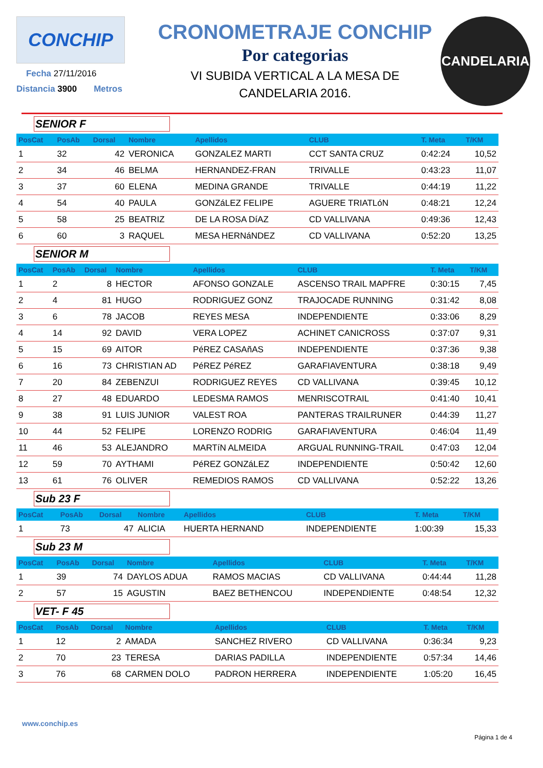CONCHIP
Fecha 27/11/2016
Distancia 3900 Metros
CRONOMETRAJE CONCHIP
Por categorias
VI SUBIDA VERTICAL A LA MESA DE
CANDELARIA 2016.
CANDELARIA
SENIOR F
| PosCat | PosAb | Dorsal | Nombre | Apellidos | CLUB | T. Meta | T/KM |
| --- | --- | --- | --- | --- | --- | --- | --- |
| 1 | 32 | 42 | VERONICA | GONZALEZ MARTI | CCT SANTA CRUZ | 0:42:24 | 10,52 |
| 2 | 34 | 46 | BELMA | HERNANDEZ-FRAN | TRIVALLE | 0:43:23 | 11,07 |
| 3 | 37 | 60 | ELENA | MEDINA GRANDE | TRIVALLE | 0:44:19 | 11,22 |
| 4 | 54 | 40 | PAULA | GONZáLEZ FELIPE | AGUERE TRIATLóN | 0:48:21 | 12,24 |
| 5 | 58 | 25 | BEATRIZ | DE LA ROSA DíAZ | CD VALLIVANA | 0:49:36 | 12,43 |
| 6 | 60 | 3 | RAQUEL | MESA HERNáNDEZ | CD VALLIVANA | 0:52:20 | 13,25 |
SENIOR M
| PosCat | PosAb | Dorsal | Nombre | Apellidos | CLUB | T. Meta | T/KM |
| --- | --- | --- | --- | --- | --- | --- | --- |
| 1 | 2 | 8 | HECTOR | AFONSO GONZALE | ASCENSO TRAIL MAPFRE | 0:30:15 | 7,45 |
| 2 | 4 | 81 | HUGO | RODRIGUEZ GONZ | TRAJOCADE RUNNING | 0:31:42 | 8,08 |
| 3 | 6 | 78 | JACOB | REYES MESA | INDEPENDIENTE | 0:33:06 | 8,29 |
| 4 | 14 | 92 | DAVID | VERA LOPEZ | ACHINET CANICROSS | 0:37:07 | 9,31 |
| 5 | 15 | 69 | AITOR | PéREZ CASAñAS | INDEPENDIENTE | 0:37:36 | 9,38 |
| 6 | 16 | 73 | CHRISTIAN AD | PéREZ PéREZ | GARAFIAVENTURA | 0:38:18 | 9,49 |
| 7 | 20 | 84 | ZEBENZUI | RODRIGUEZ REYES | CD VALLIVANA | 0:39:45 | 10,12 |
| 8 | 27 | 48 | EDUARDO | LEDESMA RAMOS | MENRISCOTRAIL | 0:41:40 | 10,41 |
| 9 | 38 | 91 | LUIS JUNIOR | VALEST ROA | PANTERAS TRAILRUNER | 0:44:39 | 11,27 |
| 10 | 44 | 52 | FELIPE | LORENZO RODRIG | GARAFIAVENTURA | 0:46:04 | 11,49 |
| 11 | 46 | 53 | ALEJANDRO | MARTíN ALMEIDA | ARGUAL RUNNING-TRAIL | 0:47:03 | 12,04 |
| 12 | 59 | 70 | AYTHAMI | PéREZ GONZáLEZ | INDEPENDIENTE | 0:50:42 | 12,60 |
| 13 | 61 | 76 | OLIVER | REMEDIOS RAMOS | CD VALLIVANA | 0:52:22 | 13,26 |
Sub 23 F
| PosCat | PosAb | Dorsal | Nombre | Apellidos | CLUB | T. Meta | T/KM |
| --- | --- | --- | --- | --- | --- | --- | --- |
| 1 | 73 | 47 | ALICIA | HUERTA HERNAND | INDEPENDIENTE | 1:00:39 | 15,33 |
Sub 23 M
| PosCat | PosAb | Dorsal | Nombre | Apellidos | CLUB | T. Meta | T/KM |
| --- | --- | --- | --- | --- | --- | --- | --- |
| 1 | 39 | 74 | DAYLOS ADUA | RAMOS MACIAS | CD VALLIVANA | 0:44:44 | 11,28 |
| 2 | 57 | 15 | AGUSTIN | BAEZ BETHENCOU | INDEPENDIENTE | 0:48:54 | 12,32 |
VET- F 45
| PosCat | PosAb | Dorsal | Nombre | Apellidos | CLUB | T. Meta | T/KM |
| --- | --- | --- | --- | --- | --- | --- | --- |
| 1 | 12 | 2 | AMADA | SANCHEZ RIVERO | CD VALLIVANA | 0:36:34 | 9,23 |
| 2 | 70 | 23 | TERESA | DARIAS PADILLA | INDEPENDIENTE | 0:57:34 | 14,46 |
| 3 | 76 | 68 | CARMEN DOLO | PADRON HERRERA | INDEPENDIENTE | 1:05:20 | 16,45 |
www.conchip.es
Página 1 de 4